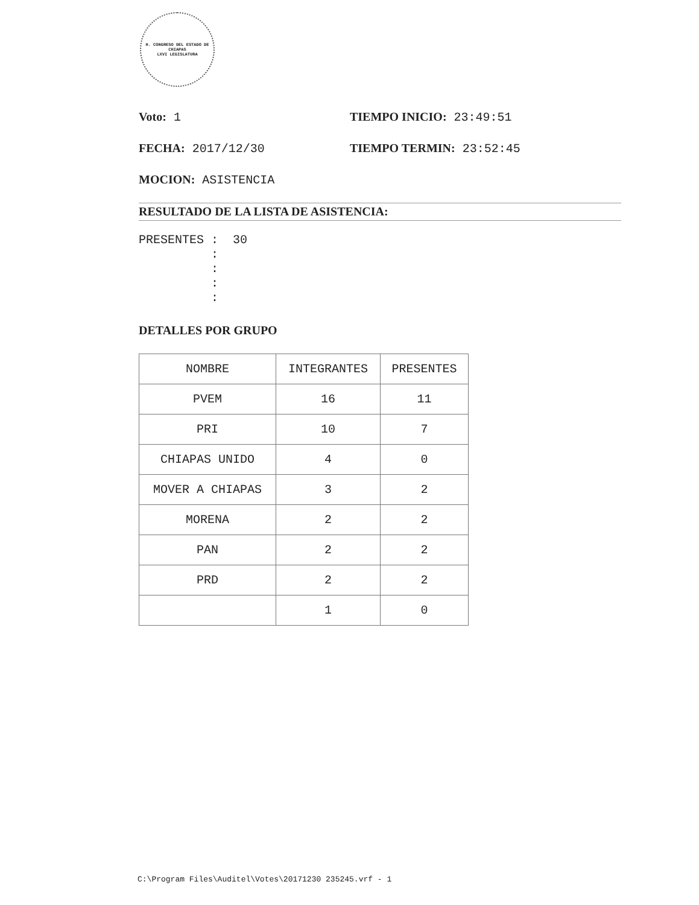H. CONGRESO DEL ESTADO DE CHIAPAS
LXVI LEGISLATURA
Voto: 1 TIEMPO INICIO: 23:49:51
FECHA: 2017/12/30 TIEMPO TERMIN: 23:52:45
MOCION: ASISTENCIA
RESULTADO DE LA LISTA DE ASISTENCIA:
PRESENTES : 30 : : : :
DETALLES POR GRUPO
| NOMBRE | INTEGRANTES | PRESENTES |
| --- | --- | --- |
| PVEM | 16 | 11 |
| PRI | 10 | 7 |
| CHIAPAS UNIDO | 4 | 0 |
| MOVER A CHIAPAS | 3 | 2 |
| MORENA | 2 | 2 |
| PAN | 2 | 2 |
| PRD | 2 | 2 |
| | 1 | 0 |
C:\Program Files\Auditel\Votes\20171230 235245.vrf - 1